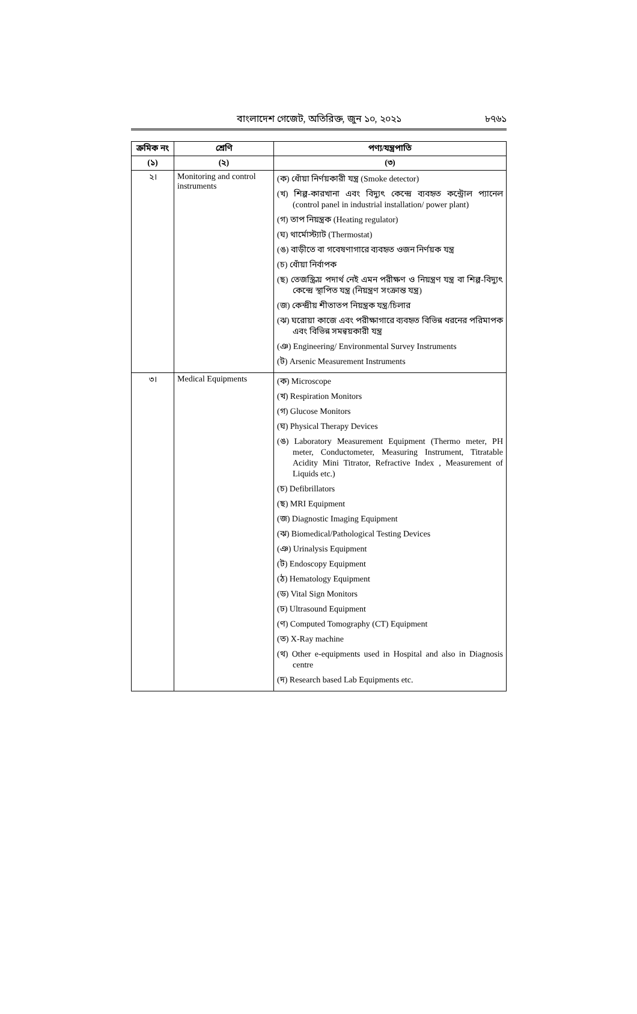বাংলাদেশ গেজেট, অতিরিক্ত, জুন ১০, ২০২১
৮৭৬১
| ক্রমিক নং | শ্রেণি | পণ্য/যন্ত্রপাতি |
| --- | --- | --- |
| (১) | (২) | (৩) |
| ২। | Monitoring and control instruments | (ক) ধোঁয়া নির্ণয়কারী যন্ত্র (Smoke detector) (খ) শিল্প-কারখানা এবং বিদ্যুৎ কেন্দ্রে ব্যবহৃত কন্ট্রোল প্যানেল (control panel in industrial installation/ power plant) (গ) তাপ নিয়ন্ত্রক (Heating regulator) (ঘ) থার্মোস্ট্যাট (Thermostat) (ঙ) বাড়ীতে বা গবেষণাগারে ব্যবহৃত ওজন নির্ণয়ক যন্ত্র (চ) ধোঁয়া নির্বাপক (ছ) তেজস্ক্রিয় পদার্থ নেই এমন পরীক্ষণ ও নিয়ন্ত্রণ যন্ত্র বা শিল্প-বিদ্যুৎ কেন্দ্রে স্থাপিত যন্ত্র (নিয়ন্ত্রণ সংক্রান্ত যন্ত্র) (জ) কেন্দ্রীয় শীতাতপ নিয়ন্ত্রক যন্ত্র/চিলার (ঝ) ঘরোয়া কাজে এবং পরীক্ষাগারে ব্যবহৃত বিভিন্ন ধরনের পরিমাপক এবং বিভিন্ন সমন্বয়কারী যন্ত্র (ঞ) Engineering/ Environmental Survey Instruments (ট) Arsenic Measurement Instruments |
| ৩। | Medical Equipments | (ক) Microscope (খ) Respiration Monitors (গ) Glucose Monitors (ঘ) Physical Therapy Devices (ঙ) Laboratory Measurement Equipment (Thermo meter, PH meter, Conductometer, Measuring Instrument, Titratable Acidity Mini Titrator, Refractive Index , Measurement of Liquids etc.) (চ) Defibrillators (ছ) MRI Equipment (জ) Diagnostic Imaging Equipment (ঝ) Biomedical/Pathological Testing Devices (ঞ) Urinalysis Equipment (ট) Endoscopy Equipment (ঠ) Hematology Equipment (ড) Vital Sign Monitors (ঢ) Ultrasound Equipment (ণ) Computed Tomography (CT) Equipment (ত) X-Ray machine (থ) Other e-equipments used in Hospital and also in Diagnosis centre (দ) Research based Lab Equipments etc. |